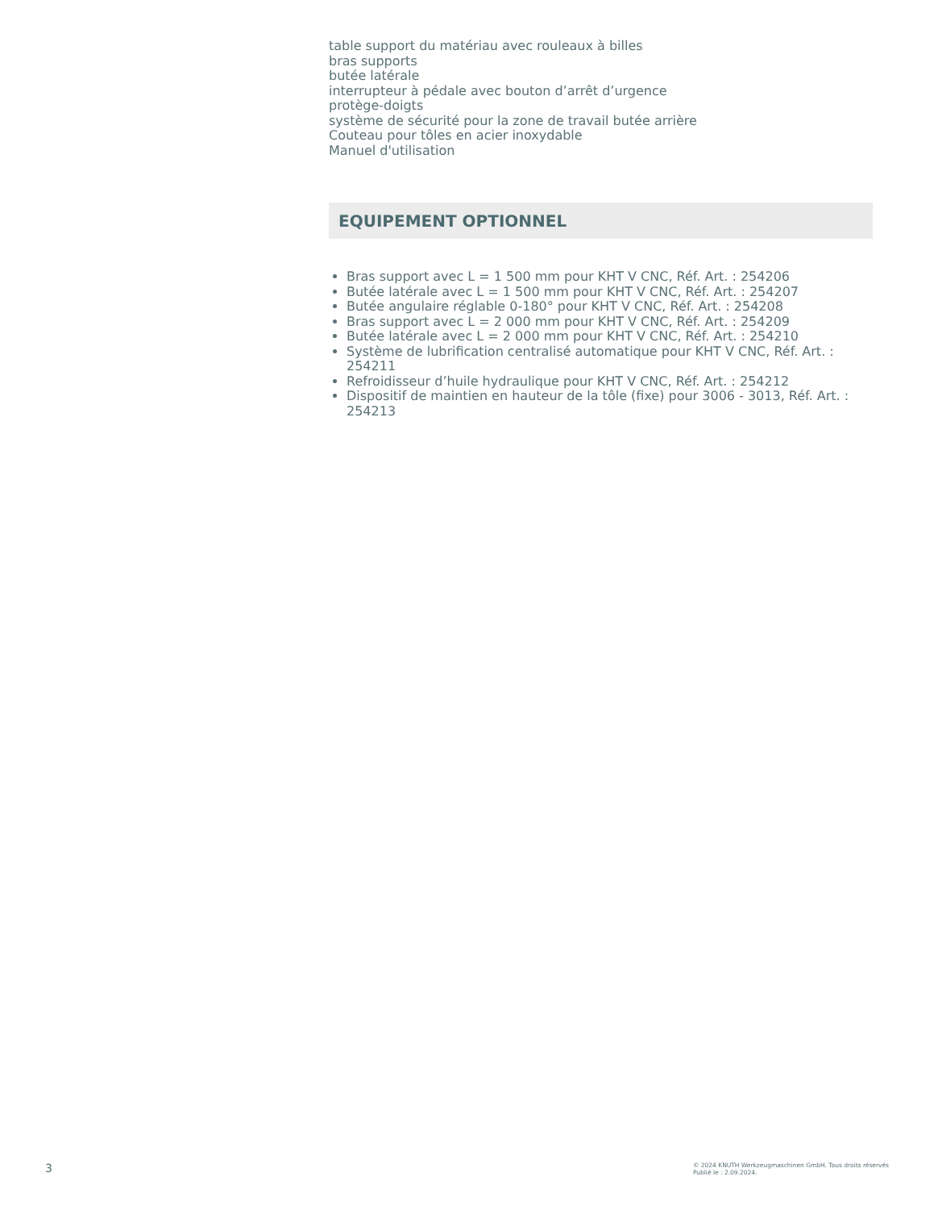table support du matériau avec rouleaux à billes
bras supports
butée latérale
interrupteur à pédale avec bouton d’arrêt d’urgence
protège-doigts
système de sécurité pour la zone de travail butée arrière
Couteau pour tôles en acier inoxydable
Manuel d'utilisation
EQUIPEMENT OPTIONNEL
Bras support avec L = 1 500 mm pour KHT V CNC, Réf. Art. : 254206
Butée latérale avec L = 1 500 mm pour KHT V CNC, Réf. Art. : 254207
Butée angulaire réglable 0-180° pour KHT V CNC, Réf. Art. : 254208
Bras support avec L = 2 000 mm pour KHT V CNC, Réf. Art. : 254209
Butée latérale avec L = 2 000 mm pour KHT V CNC, Réf. Art. : 254210
Système de lubrification centralisé automatique pour KHT V CNC, Réf. Art. : 254211
Refroidisseur d’huile hydraulique pour KHT V CNC, Réf. Art. : 254212
Dispositif de maintien en hauteur de la tôle (fixe) pour 3006 - 3013, Réf. Art. : 254213
3
© 2024 KNUTH Werkzeugmaschinen GmbH. Tous droits réservés
Publié le : 2.09.2024.